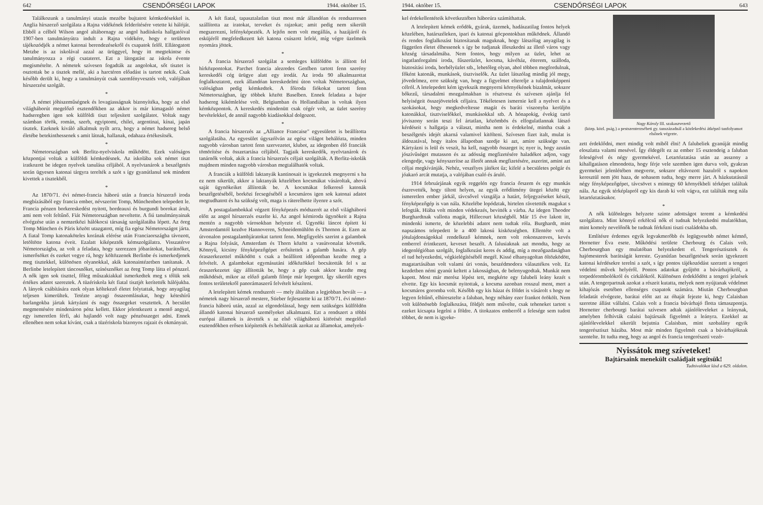642 CSENDŐRSÉGI LAPOK 1944. október 15.
Találkozunk a tanulmányi utazás mezébe bujtatott kémkedésekkel is. Anglia hírszerző szolgálata a Rajna vidékének felderítésére vetette ki hálóját. Ebből a célból Wilson angol altábornagy az angol hadiiskola hallgatóival 1907-ben tanulmányútra indult a Rajna vidékére, hogy e területen tájékozódjék a német katonai berendezésekről és csapatok felől. Ellátogatott Metzbe is az iskolával azzal az ürüggyel, hogy itt megtekintse és tanulmányozza a régi csatateret. Ezt a látogatást az iskola évente megismételte. A németek szívesen fogadták az angolokat, sőt tisztet is osztottak be a tisztek mellé, aki a harctéren előadást is tartott nekik. Csak később derült ki, hogy a tanulmányút csak szemfényvesztés volt, valójában hírszerzést szolgált.
*
A német jóhiszeműségnek és lovagiasságnak bizonyítéka, hogy az első világháborút megelőző esztendőkben az akkor is már kimagasló német hadseregben igen sok külföldi tiszt teljesített szolgálatot. Voltak nagy számban török, román, szerb, egyiptomi, chilei, argentinai, kínai, japán tisztek. Ezeknek kiváló alkalmuk nyílt arra, hogy a német hadsereg belső életébe betekinthessenek s amit látnak, hallanak, odahaza értékesítsék.
*
Németországban sok Berlitz-nyelviskola működött. Ezek valóságos központjai voltak a külföldi kémkedésnek. Az iskolába sok német tiszt iratkozott be idegen nyelvek tanulása céljából. A nyelvtanárok a beszélgetés során ügyesen katonai tárgyra terelték a szót s így gyanútlanul sok mindent kivettek a tisztekből.
*
Az 1870/71. évi német-francia háború után a francia hírszerző iroda megbízásából egy francia ember, névszerint Tomp, Münchenben telepedett le. Francia pénzen borkereskedést nyitott, bordeauxi és burgundi borokat árult, ami nem volt feltűnő. Fiát Németországban neveltette. A fiú tanulmányainak elvégzése után a nemzetközi hálókocsi társaság szolgálatába lépett. Az öreg Tomp München és Páris között utazgatott, míg fia egész Németországot járta. A fiatal Tomp katonaköteles korának elérése után Franciaországba távozott, letöltötte katona éveit. Ezalatt kiképezték kémszolgálatra. Visszatérve Németországba, az volt a feladata, hogy szerezzen jóbarátokat, barátnőket, ismerősöket és ezeket vegye rá, hogy költözzenek Berlinbe és ismerkedjenek meg tisztekkel, különösen olyanokkal, akik katonaintézetben tanítanak. A Berlinbe letelepített táncosnőket, színésznőket az öreg Tomp látta el pénzzel. A nők igen sok tiszttel, főleg műszakiakkal ismerkedtek meg s tőlük sok értékes adatot szereztek. A tüzériskola két fiatal tisztjét kerítették hálójukba. A lányok csábítására ezek olyan költekező életet folytattak, hogy anyagilag teljesen kimerültek. Tetézte anyagi összeomlásukat, hogy kéteshírű barlangokba jártak kártyázni és nagy összegeket vesztettek. A becsület megmentésére mindenáron pénz kellett. Ekkor jelentkezett a mentő angyal, egy ismeretlen férfi, aki hajlandó volt nagy pénzösszeget adni. Ennek ellenében nem sokat kívánt, csak a tüzériskola bizonyos rajzait és okmányait.
A két fiatal, tapasztalatlan tiszt most már állandóan és rendszeresen szállította az iratokat, terveket és rajzokat; amit pedig nem sikerült megszerezni, lefényképezték. A lejtőn nem volt megállás, a hazájáról és esküjéről megfeledkezett két katona csúszott lefelé, míg végre üzelmeik nyomára jöttek.
*
A francia hírszerző szolgálat a semleges külföldön is állított fel hírközpontokat. Parchet francia alezredes Genfben tartott fenn szerény kereskedői cég ürügye alatt egy irodát. Az iroda 90 alkalmazottat foglalkoztatott, ezek állandóan kereskedelmi úton voltak Németországban, valóságban pedig kémkedtek. A főiroda fiókokat tartott fenn Németországban, így többek között Baselben. Ennek feladata a bajor hadsereg kikémlelése volt. Belgiumban és Hollandiában is voltak ilyen kémközpontok. A kereskedés mindenütt csak cégér volt, az üzlet szerény bevételekkel, de annál nagyobb kiadásokkal dolgozott.
*
A francia hírszerzés az „Alliance Francaise" egyesületet is beállította szolgálatába. Az egyesület úgyszólván az egész világot behálózta, minden nagyobb városban tartott fenn szervezetet, klubot, az idegenben élő franciák tömörítése és összetartása céljából. Tagjaik kereskedők, nyelvtanárok és tanárnők voltak, akik a francia hírszerzés céljait szolgálták. A Berlitz-iskolák majdnem minden nagyobb városban megtalálhatók voltak.
A franciák a külföldi laktanyák kantinosait is igyekeztek megnyerni s ha ez nem sikerült, akkor a laktanyák közelében kocsmákat vásároltak, ahová saját ügynökeiket állították be. A kocsmákat felkereső katonák beszélgetéséből, borközi fecsegéséből a kocsmáros igen sok katonai adatot megtudhatott és ha szükség volt, maga is ráterelhette ilyenre a szót.
A postagalambokkal végzett fényképezés módszerét az első világháború előtt az angol hírszerzés eszelte ki. Az angol kémiroda ügynökeit a Rajna mentén a nagyobb városokban helyezte el. Ügynöki láncot épített ki Amsterdamtól kezdve Hannoveren, Schneidemühlön és Thornon át. Ezen az útvonalon postagalambjáratokat tartott fenn. Megfigyelés szerint a galambok a Rajna folyását, Amsterdam és Thorn között a vasútvonalat követték. Könnyű, kicsiny fényképezőgépet erősítettek a galamb hasára. A gép óraszerkezettel működött s csak a beállított időpontban kezdte meg a felvételt. A galambokat egymásutáni időközökkel bocsátották fel s az óraszerkezetet úgy állították be, hogy a gép csak akkor kezdte meg működését, mikor az előző galamb filmje már lepergett. Így sikerült egyes fontos területekről panorámaszerű felvételt készíteni.
A letelepített kémek rendszerét — mely általában a legjobban bevált — a németek nagy hírszerző mestere, Stieber fejlesztette ki az 1870/71. évi német-francia háború után, azzal az elgondolással, hogy nem szükséges külföldön állandó katonai hírszerző személyeket alkalmazni. Ezt a rendszert a többi európai államok is átvették s az első világháború kitörését megelőző esztendőkben erősen kiépítették és behálózták azokat az államokat, amelyek-
1944. október 15. CSENDŐRSÉGI LAPOK 643
kel érdekellentéteik következtében háborúra számíthattak.
A letelepített kémek erődök, gyárak, üzemek, hadászatilag fontos helyek közelében, határszéleken, ipari és katonai gócpontokban működnek. Állandó és rendes foglalkozást biztosítanak maguknak, hogy látszólag anyagilag is független életet élhessenek s így be tudjanak illeszkedni az illető város vagy község társadalmába. Nem fontos, hogy milyen az üzlet, lehet az ingatlanforgalmi iroda, fűszerüzlet, kocsma, kávéház, étterem, szálloda, biztosítási iroda, borbélyüzlet stb., lehetőleg olyan, ahol többen megfordulnak, főként katonák, munkások, tisztviselők. Az üzlet látszólag mindig jól megy, jövedelmez, erre szükség van, hogy a figyelmet elterelje a tulajdonképpeni célról. A letelepedett kém igyekszik megnyerni környékének bizalmát, sokszor bőkezű, társadalmi mozgalmakban is résztvesz és szívesen ajánlja fel helyiségeit összejövetelek céljaira. Tökéletesen ismernie kell a nyelvet és a szokásokat, hogy megkedveltesse magát és baráti viszonyba kerüljön katonákkal, tisztviselőkkel, munkásokkal stb. A hónapokig, évekig tartó jóviszony során teszi fel ártatlan, közömbös és elfogulatlannak látszó kérdéseit s hallgatja a választ, mintha nem is érdekelné, mintha csak a beszélgetés idejét akarná valamivel kitölteni. Szívesen fizet italt, mulat is áldozatával, hogy italos állapotban szedje ki azt, amire szüksége van. Kártyázni is leül és veszít, ha kell, nagyobb összeget is; nyer is, hogy azután jószívűséget mutasson és az adósság megfizetésére haladékot adjon, vagy elengedje, vagy kényszerítse az illetőt annak megfizetésére, aszerint, amint azt céljai megkívánják. Nehéz, veszélyes játékot űz; kifelé a becsületes polgár és jóakaró arcát mutatja, a valójában csaló és áruló.
1914 februárjának egyik reggelén egy francia őrszem és egy munkás észrevették, hogy tiltott helyen, az egyik erődítmény ütegei között egy ismeretlen ember járkál, távcsővel vizsgálja a határt, feljegyzéseket készít, fényképezőgép is van nála. Közelébe lopództak, hirtelen rávetették magukat s lefogták. Hiába volt minden védekezés, bevitték a várba. Az idegen Theodor Burghardtnak vallotta magát, Hillecourt községből. Már 15 éve lakott itt, mindenki ismerte, de közelebbi adatot nem tudtak róla. Burghardt, mint napszámos telepedett le a 400 lakosú kisközségben. Ellentéte volt a jótulajdonságokkal rendelkező kémnek, nem volt rokonszenves, kevés emberrel érintkezett, keveset beszélt. A falusiaknak azt mondta, hogy az idegenlégióban szolgált, foglalkozást keres és addig, míg a mezőgazdaságban el tud helyezkedni, végkielégítéséből megél. Kissé elhanyagoltan öltözködött, magatartásában volt valami úri vonás, beszédmodora választékos volt. Ez kezdetben némi gyanút keltett a lakosságban, de belenyugodtak. Munkát nem kapott. Most már merész lépést tett, megkérte egy falubeli leány kezét s elvette. Egy kis kocsmát nyitottak, a kocsma azonban rosszul ment, mert a kocsmáros goromba volt. Később egy kis házat és földet is vásárolt s hogy ne legyen feltűnő, elhíresztelte a faluban, hogy néhány ezer frankot örökölt. Nem volt különösebb foglalkozása, földjét nem művelte, csak teheneket tartott s ezeket kicsapta legelni a földre. A titokzatos emberről a felesége sem tudott többet, de nem is igyeke-
Nagy Károly III. szakaszvezető
(közp. közl. pság.) a pestszenterzsébeti gy. tanszázadnál a közlekedési átképző tanfolyamot elsőnek végezte.
zett érdeklődni, mert mindig volt miből élni! A falubeliek gyanúját mindig eloszlatta valami mesével. Így éldegélt ez az ember 15 esztendeig a faluban feleségével és négy gyermekével. Letartóztatása után az asszony a kihallgatáson elmondotta, hogy férje vele szemben igen durva volt, gyakran gyermekei jelenlétében megverte, sokszor eltávozott hazulról s napokon keresztül nem jött haza, de sohasem tudta, hogy merre járt. A házkutatásnál négy fényképezőgépet, távcsövet s mintegy 60 környékbeli térképet találtak nála. Az egyik térképlapról egy kis darab ki volt vágva, ezt találták meg nála letartóztatásakor.
*
A nők különleges helyzete szinte adottságot teremt a kémkedési szolgálatra. Mint könnyű erkölcsű nők el tudnak helyezkedni mulatókban, mint komoly nevelőnők be tudnak férkőzni tiszti családokba stb.
Említésre érdemes egyik legvakmerőbb és legügyesebb német kémnő, Hornetter Éva esete. Működési területe Cherbourg és Calais volt. Cherbourgban egy mulatóban helyezkedett el. Tengerésztisztek és hajómesterek barátságát kereste. Gyanútlan beszélgetések során igyekezett katonai kérdésekre terelni a szót, s így pontos tájékozódást szerzett a tengeri védelmi művek helyéről. Pontos adatokat gyűjtött a búvárhajókról, a torpedórombolókról és cirkálókról. Különösen érdeklődött a tengeri jelzések után. A tengerpartnak azokat a részeit kutatta, melyek nem nyújtanak védelmet kihajózás esetében ellenséges csapatok számára. Miután Cherbourgban feladatát elvégezte, barátai előtt azt az óhaját fejezte ki, hogy Calaisban szeretne állást vállalni. Calais volt a francia búvárhajó flotta támaszpontja. Hornetter cherbourgi barátai szívesen adtak ajánlóleveleket a leánynak, amelyben felhívták calaisi bajtársaik figyelmét a leányra. Ezekkel az ajánlólevelekkel sikerült bejutnia Calaisban, mint szobalány egyik tengerésztiszt házába. Most már minden figyelmét csak a búvárhajóknak szentelte. Itt tudta meg, hogy az angol és francia tengerészeti vezér-
Nyissátok meg szíveteket!
Bajtársaink menekült családjait segítsük!
Tudnivalókat lásd a 629. oldalon.